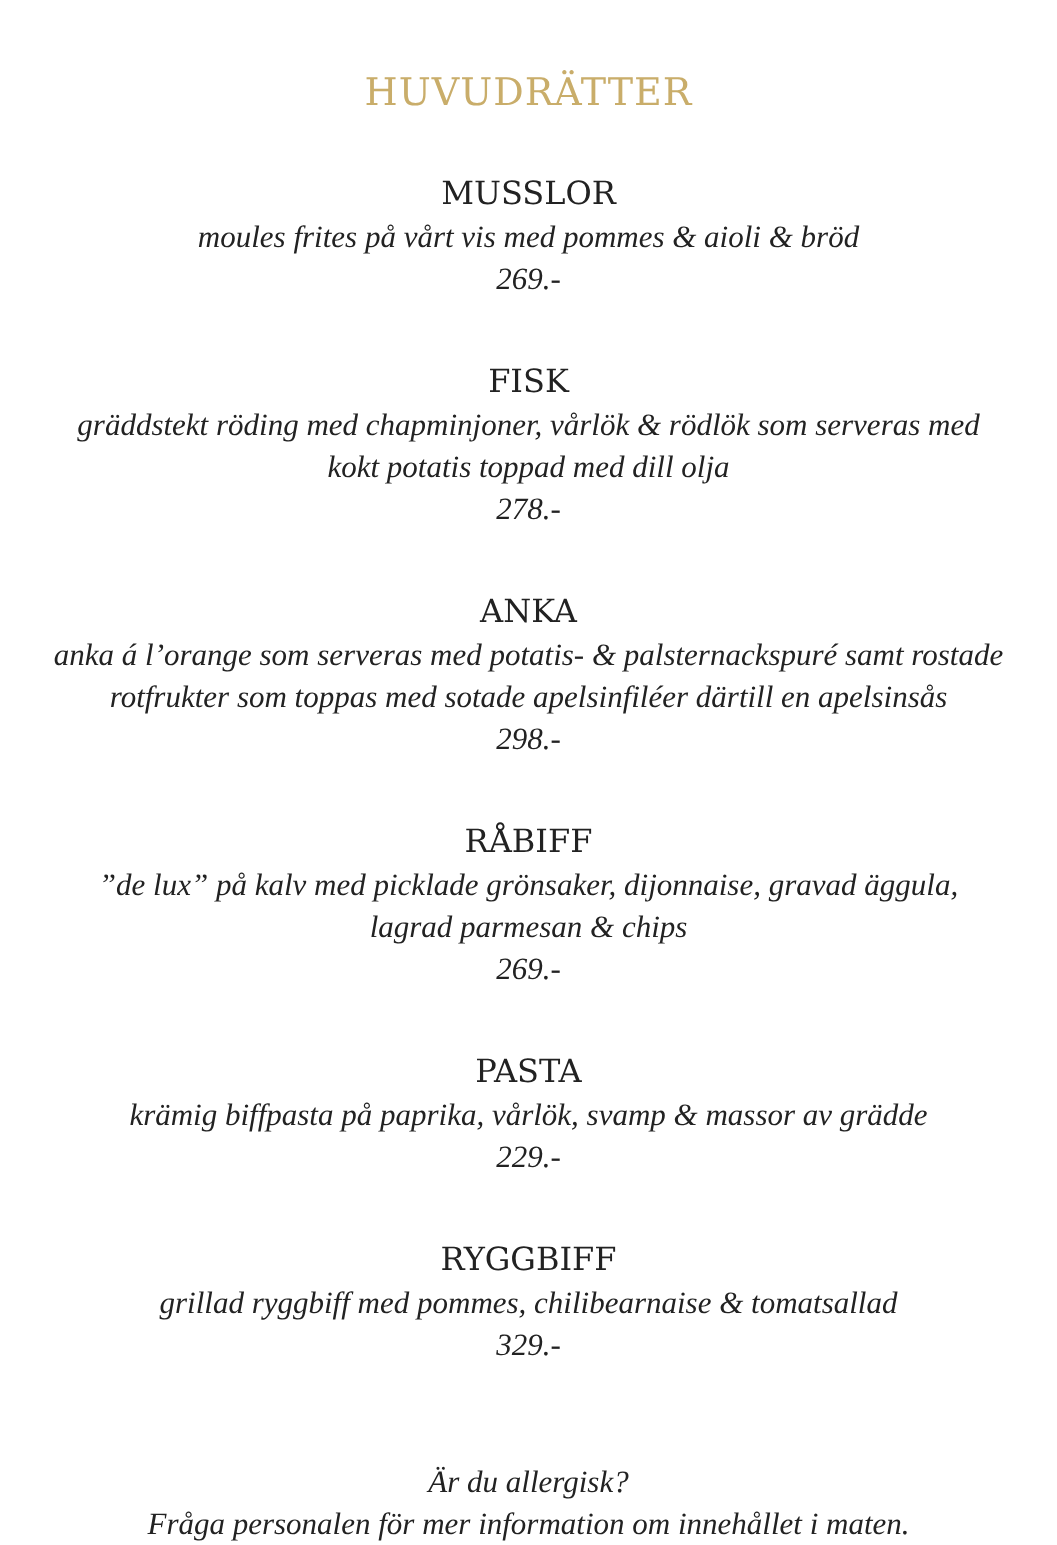HUVUDRÄTTER
MUSSLOR
moules frites på vårt vis med pommes & aioli & bröd
269.-
FISK
gräddstekt röding med chapminjoner, vårlök & rödlök som serveras med
kokt potatis toppad med dill olja
278.-
ANKA
anka á l’orange som serveras med potatis- & palsternackspuré samt rostade
rotfrukter som toppas med sotade apelsinfiléer därtill en apelsinsås
298.-
RÅBIFF
”de lux” på kalv med picklade grönsaker, dijonnaise, gravad äggula,
lagrad parmesan & chips
269.-
PASTA
krämig biffpasta på paprika, vårlök, svamp & massor av grädde
229.-
RYGGBIFF
grillad ryggbiff med pommes, chilibearnaise & tomatsallad
329.-
Är du allergisk?
Fråga personalen för mer information om innehållet i maten.